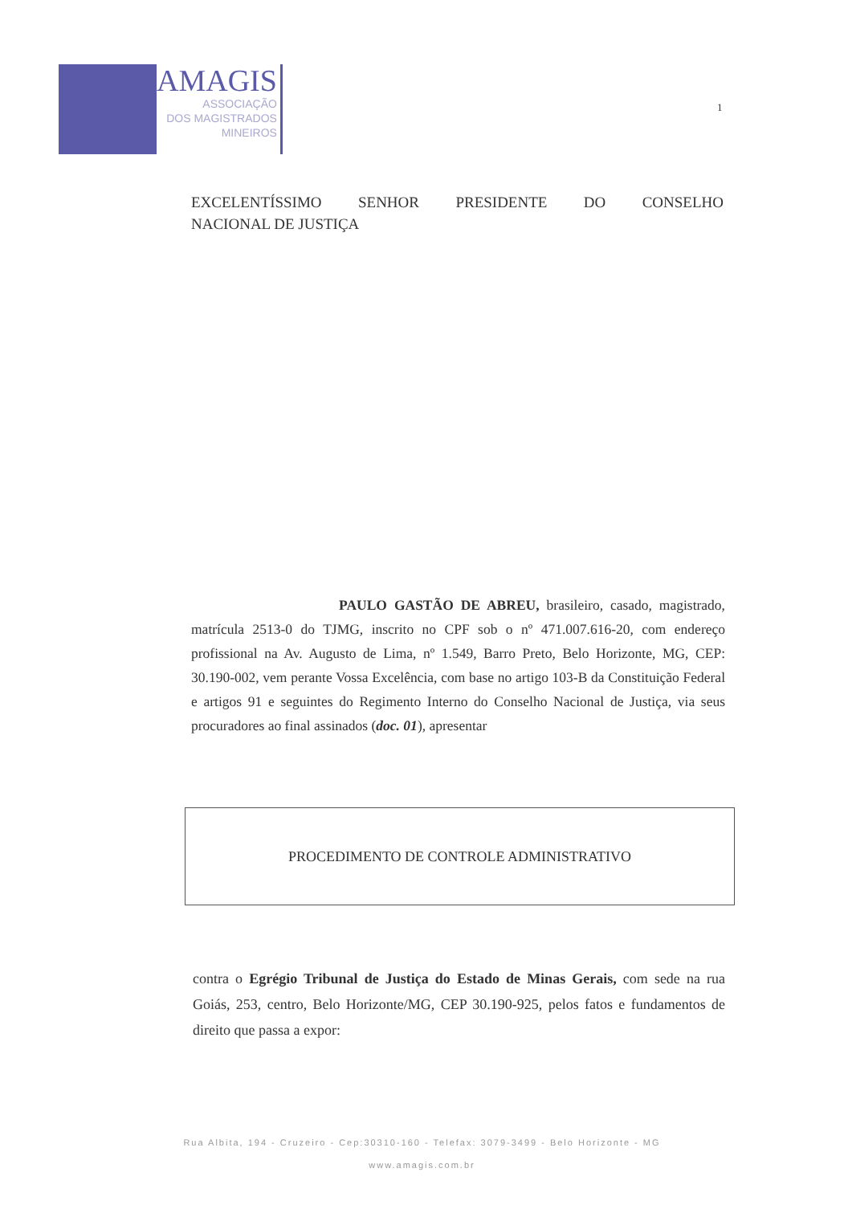AMAGIS
ASSOCIAÇÃO
DOS MAGISTRADOS
MINEIROS
1
EXCELENTÍSSIMO SENHOR PRESIDENTE DO CONSELHO
NACIONAL DE JUSTIÇA
PAULO GASTÃO DE ABREU, brasileiro, casado, magistrado, matrícula 2513-0 do TJMG, inscrito no CPF sob o nº 471.007.616-20, com endereço profissional na Av. Augusto de Lima, nº 1.549, Barro Preto, Belo Horizonte, MG, CEP: 30.190-002, vem perante Vossa Excelência, com base no artigo 103-B da Constituição Federal e artigos 91 e seguintes do Regimento Interno do Conselho Nacional de Justiça, via seus procuradores ao final assinados (doc. 01), apresentar
PROCEDIMENTO DE CONTROLE ADMINISTRATIVO
contra o Egrégio Tribunal de Justiça do Estado de Minas Gerais, com sede na rua Goiás, 253, centro, Belo Horizonte/MG, CEP 30.190-925, pelos fatos e fundamentos de direito que passa a expor:
Rua Albita, 194 - Cruzeiro - Cep:30310-160 - Telefax: 3079-3499 - Belo Horizonte - MG
www.amagis.com.br